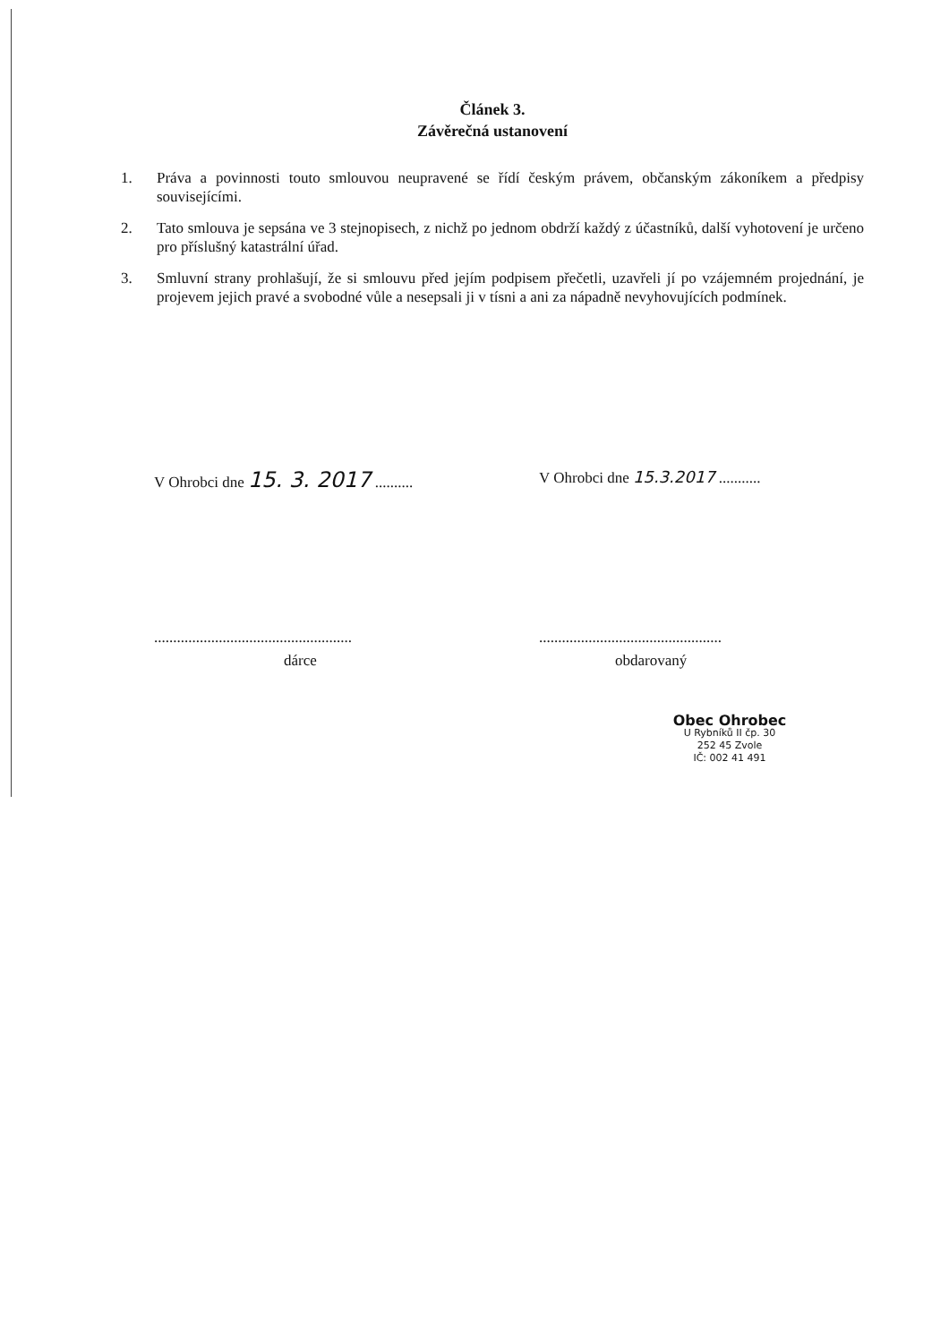Článek 3.
Závěrečná ustanovení
1. Práva a povinnosti touto smlouvou neupravené se řídí českým právem, občanským zákoníkem a předpisy souvisejícími.
2. Tato smlouva je sepsána ve 3 stejnopisech, z nichž po jednom obdrží každý z účastníků, další vyhotovení je určeno pro příslušný katastrální úřad.
3. Smluvní strany prohlašují, že si smlouvu před jejím podpisem přečetli, uzavřeli jí po vzájemném projednání, je projevem jejich pravé a svobodné vůle a nesepsali ji v tísni a ani za nápadně nevyhovujících podmínek.
V Ohrobci dne 15. 3. 2017 ..........
....................................................
dárce
V Ohrobci dne 15.3.2017 ...........
................................................
obdarovaný
Obec Ohrobec
U Rybníků II čp. 30
252 45 Zvole
IČ: 002 41 491